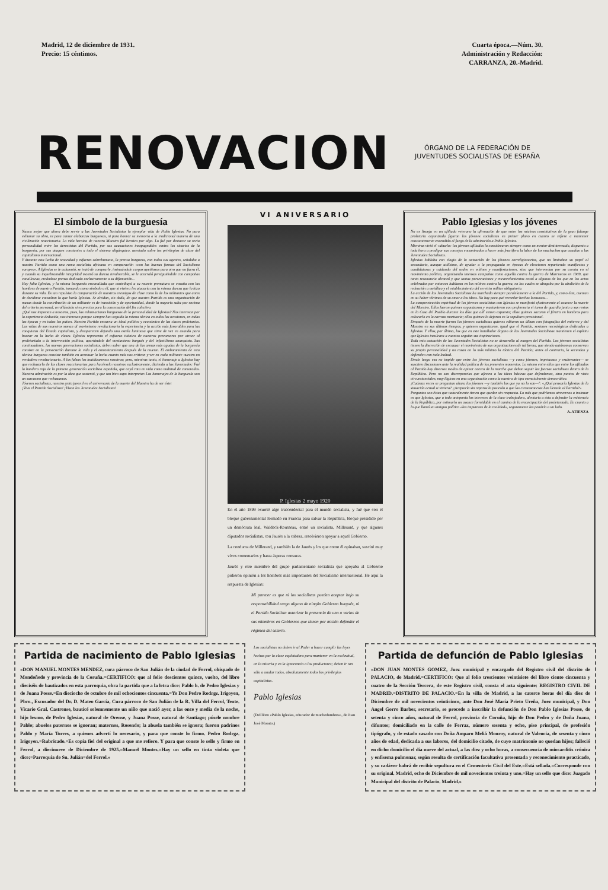Madrid, 12 de diciembre de 1931.
Precio: 15 céntimos.
Cuarta época.—Núm. 30.
Administración y Redacción:
CARRANZA, 20.-Madrid.
RENOVACION
ÓRGANO DE LA FEDERACIÓN DE
JUVENTUDES SOCIALISTAS DE ESPAÑA
El símbolo de la burguesía
Nunca mejor que ahora debe servir a las Juventudes Socialistas la ejemplar vida de Pablo Iglesias. No para exhumar su obra, ni para cantar alabanzas burguesas, ni para honrar su memoria a la tradicional manera de una civilización reaccionaria. La vida heroica de nuestro Maestro fué heroica por algo. Lo fué por destacar su recia personalidad entre los derrotistas del Partido, por sus acusaciones inexpugnables contra los sicarios de la burguesía, por sus ataques constantes a todo el sistema oligárquico, asentado sobre los privilegios de clase del capitalismo internacional.
Y durante esta lucha de tenacidad y esfuerzo sobrehumano, la prensa burguesa, con todos sus agentes, señalaba a nuestro Partido como una rama socialista africana en comparación «con las buenas formas del Socialismo europeo». A Iglesias se le calumnió, se trató de comprarle, insinuándole cargos apetitosos para otro que no fuera él, y cuando su inquebrantable integridad mostró su dureza invulnerable, se le acorraló persiguiéndole con campañas canallescas, creándose prensa dedicada exclusivamente a su difamación...
Hoy falta Iglesias, y la misma burguesía encanallada que contribuyó a su muerte prematura se ensaña con los hombres de nuestro Partido, tomando como símbolo a él, que si viviera les atacaría con la misma dureza que lo hizo durante su vida. Es tan repulsiva la comparación de nuestros enemigos de clase como la de los militantes que antes de decidirse consultan lo que haría Iglesias. Se olvidan, sin duda, de que nuestro Partido es una organización de masas donde la contribución de un militante es de transición y de oportunidad, donde la mayoría salta por encima del criterio personal, arrollándolo si es preciso para la consecución del fin colectivo.
¿Qué nos importan a nosotros, pues, las exhumaciones burguesas de la personalidad de Iglesias? Nos interesan por la experiencia deducida, nos interesan porque siempre han seguido la misma táctica en todas las ocasiones, en todas las épocas y en todos los países. Nuestro Partido encarna un ideal político y económico de las clases proletarias. Las vidas de sus maestros suman al movimiento revolucionario la experiencia y la acción más favorables para las conquistas del Estado capitalista, y desaparecen dejando una estela luminosa que sirve de vez en cuando para bucear en la lucha de clases. Iglesias representa el esfuerzo titánico de nuestros precursores por atraer al proletariado a la intervención política, apartándole del mesianismo burgués y del infantilismo anarquista. Sus continuadores, las nuevas generaciones socialistas, deben saber que una de las armas más agudas de la burguesía consiste en la persecución durante la vida y el entronizamiento después de la muerte. El embotamiento de esta táctica burguesa consiste también en acentuar la lucha cuanto más nos critican y ver en cada militante nuestro un verdadero revolucionario. A los falsos los inutilizaremos nosotros; pero, mientras tanto, el homenaje a Iglesias hay que rechazarlo de las clases reaccionarias para hacérselo nosotros exclusivamente, diciendo a las Juventudes: Fué la bandera roja de la primera generación socialista española, que cayó rota en vida como multitud de camaradas. Nuestra admiración es por la idea que sustentó, y que tan bien supo interpretar. Los homenajes de la burguesía son un sarcasmo que rechazamos.
Jóvenes socialistas, nuestro grito juvenil en el aniversario de la muerte del Maestro ha de ser éste:
¡Viva el Partido Socialista! ¡Vivan las Juventudes Socialistas!
VI ANIVERSARIO
P. Iglesias 2 mayo 1920
En el año 1899 ocurrió algo trascendental para el mundo socialista, y fué que con el bloque gubernamental formado en Francia para salvar la República, bloque presidido por un demócrata leal, Waldeck-Rousseau, entró un socialista, Millerand, y que algunos diputados socialistas, con Jaurès a la cabeza, resolvieron apoyar a aquel Gobierno.
La conducta de Millerand, y también la de Jaurès y los que como él opinaban, suscitó muy vivos comentarios y hasta ásperas censuras.
Jaurès y otro miembro del grupo parlamentario socialista que apoyaba al Gobierno pidieron opinión a los hombres más importantes del Socialismo internacional. He aquí la respuesta de Iglesias:
Mi parecer es que ni los socialistas pueden aceptar bajo su responsabilidad cargo alguno de ningún Gobierno burgués, ni el Partido Socialista autorizar la presencia de uno o varios de sus miembros en Gobiernos que tienen por misión defender el régimen del salario.
Pablo Iglesias y los jóvenes
No es lisonja en un afiliado veterano la afirmación de que entre los núcleos constitutivos de la gran falange proletaria organizada figuran los jóvenes socialistas en primer plano en cuanto se refiere a mantener constantemente encendido el fuego de la admiración a Pablo Iglesias.
Mientras vivió el «abuelo» los jóvenes afiliados lo consideraron siempre como un mentor desinteresado, dispuesto a toda hora a prodigar sus consejos encaminados a hacer más fructífera la labor de los muchachos que acudían a las Juventudes Socialistas.
Iglesias hablaba con elogio de la actuación de los jóvenes correligionarios, que no limitaban su papel al secundario, aunque utilísimo, de ayudar a la propaganda en épocas de elecciones repartiendo manifiestos y candidaturas y cuidando del orden en mítines y manifestaciones, sino que intervenían por su cuenta en el movimiento político, organizando intensas campañas como aquella contra la guerra de Marruecos en 1909, que tanta resonancia alcanzó y que tantas persecuciones y encarcelamientos costó a algunos de los que en los actos celebrados por entonces hablaron en los mítines contra la guerra, en los cuales se abogaba por la abolición de la redención a metálico y el establecimiento del servicio militar obligatorio.
La acción de las Juventudes Socialistas ha marchado siempre paralelamente a la del Partido, y, como éste, cuentan en su haber víctimas de su amor a las ideas. No hay para qué recordar hechos luctuosos...
La compenetración espiritual de los jóvenes socialistas con Iglesias se manifestó efusivamente al acaecer la muerte del Maestro. Ellos fueron quienes organizaron y mantuvieron con preferencia el turno de guardia junto a sus restos en la Casa del Pueblo durante los días que allí estuvo expuesto; ellos quienes sacaron el féretro en hombros para colocarlo en la carroza mortuoria; ellos quienes lo dejaron en la sepultura provisional.
Después de la muerte fueron los jóvenes socialistas quienes editaron un álbum con fotografías del entierro y del Maestro en sus últimos tiempos, y quienes organizaron, igual que el Partido, sesiones necrológicas dedicadas a Iglesias. Y ellos, por último, los que en este batallador órgano de las Juventudes Socialistas mantienen el espíritu que Iglesias inculcara a cuantos seguían sus inspiraciones.
Toda esta actuación de las Juventudes Socialistas no se desarrolla al margen del Partido. Los jóvenes socialistas tienen la discreción de encauzar el movimiento de sus organizaciones de tal forma, que siendo autónomas conservan su propia personalidad y no rozan en lo más mínimo la táctica del Partido; antes al contrario, la secundan y defienden con toda lealtad.
Desde luego eso no impide que entre los jóvenes socialistas —y como jóvenes, impetuosos y exuberantes— se susciten discusiones ante la realidad política de los presentes momentos. Lo mismo entre ellos que entre los afiliados al Partido hay diversos modos de opinar acerca de la marcha que deban seguir las fuerzas socialistas dentro de la República. Pero no son discrepancias que afecten a las ideas básicas que defendemos, sino puntos de vista circunstanciales, muy lógicos en una organización como la nuestra de tipo esencialmente democrático.
¡Cuántas veces se preguntan ahora los jóvenes —y también los que ya no lo son—!: «¿Qué pensaría Iglesias de la situación actual si viviera? ¿Aceptaría sin reparos la posición a que las circunstancias han llevado al Partido?»
Preguntas son éstas que naturalmente tienen que quedar sin respuesta. Lo más que podríamos atrevernos a insinuar es que Iglesias, que a todo anteponía los intereses de la clase trabajadora, alentaría a ésta a defender la existencia de la República, por estimarlo un avance formidable en el camino de la emancipación del proletariado. En cuanto a lo que llamó un antiguo político «las impurezas de la realidad», seguramente las pondría a un lado.
A. ATIENZA
Partida de nacimiento de Pablo Iglesias
«DON MANUEL MONTES MENDEZ, cura párroco de San Julián de la ciudad de Ferrol, obispado de Mondoñedo y provincia de la Coruña.=CERTIFICO: que al folio doscientos quince, vuelto, del libro dieciséis de bautizados en esta parroquia, obra la partida que a la letra dice: Pablo h. de Pedro Iglesias y de Juana Posse.=En dieciocho de octubre de mil ochocientos cincuenta.=Yo Don Pedro Rodrgz. Irigoyen, Pbro., Escusador del Dr. D. Mateo García, Cura párroco de San Julián de la R. Villa del Ferrol, Tente. Vicario Gral. Castrense, bauticé solemnemente un niño que nació ayer, a las once y media de la noche, hijo lexmo. de Pedro Iglesias, natural de Orense, y Juana Posse, natural de Santiago; púsele nombre Pablo; abuelos paternos se ignoran; maternos, Rosendo; la abuela también se ignora; fueron padrinos Pablo y María Torres, a quienes advertí lo necesario, y para que conste lo firmo. Pedro Rodrgz. Irigoyen.=Rubricado.=Es copia fiel del original a que me refiero. Y para que conste lo sello y firmo en Ferrol, a diecinueve de Diciembre de 1925.=Manuel Montes.=Hay un sello en tinta violeta que dice:=Parroquia de Sn. Julián=del Ferrol.»
Los socialistas no deben ir al Poder a hacer cumplir las leyes hechas por la clase explotadora para mantener en la esclavitud, en la miseria y en la ignorancia a los productores; deben ir tan sólo a anular todos, absolutamente todos los privilegios capitalistas.
Pablo Iglesias
(Del libro «Pablo Iglesias, educador de muchedumbres», de Juan José Morato.)
Partida de defunción de Pablo Iglesias
«DON JUAN MONTES GOMEZ, Juez municipal y encargado del Registro civil del distrito de PALACIO, de Madrid.=CERTIFICO: Que al folio trescientos veintisiete del libro ciento cincuenta y cuatro de la Sección Tercera, de este Registro civil, consta el acta siguiente: REGISTRO CIVIL DE MADRID.=DISTRITO DE PALACIO.=En la villa de Madrid, a las catorce horas del día diez de Diciembre de mil novecientos veinticinco, ante Don José María Prieto Ureña, Juez municipal, y Don Angel Gorro Barber, secretario, se procede a inscribir la defunción de Don Pablo Iglesias Posse, de setenta y cinco años, natural de Ferrol, provincia de Coruña, hijo de Don Pedro y de Doña Juana, difuntos; domiciliado en la calle de Ferraz, número sesenta y ocho, piso principal, de profesión tipógrafo, y de estado casado con Doña Amparo Meliá Monroy, natural de Valencia, de sesenta y cinco años de edad, dedicada a sus labores, del domicilio citado, de cuyo matrimonio no quedan hijos; falleció en dicho domicilio el día nueve del actual, a las diez y ocho horas, a consecuencia de miocarditis crónica y enfisema pulmonar, según resulta de certificación facultativa presentada y reconocimiento practicado, y su cadáver habrá de recibir sepultura en el Cementerio Civil del Este.=Está sellada.=Corresponde con su original. Madrid, ocho de Diciembre de mil novecientos treinta y uno.=Hay un sello que dice: Juzgado Municipal del distrito de Palacio. Madrid.»